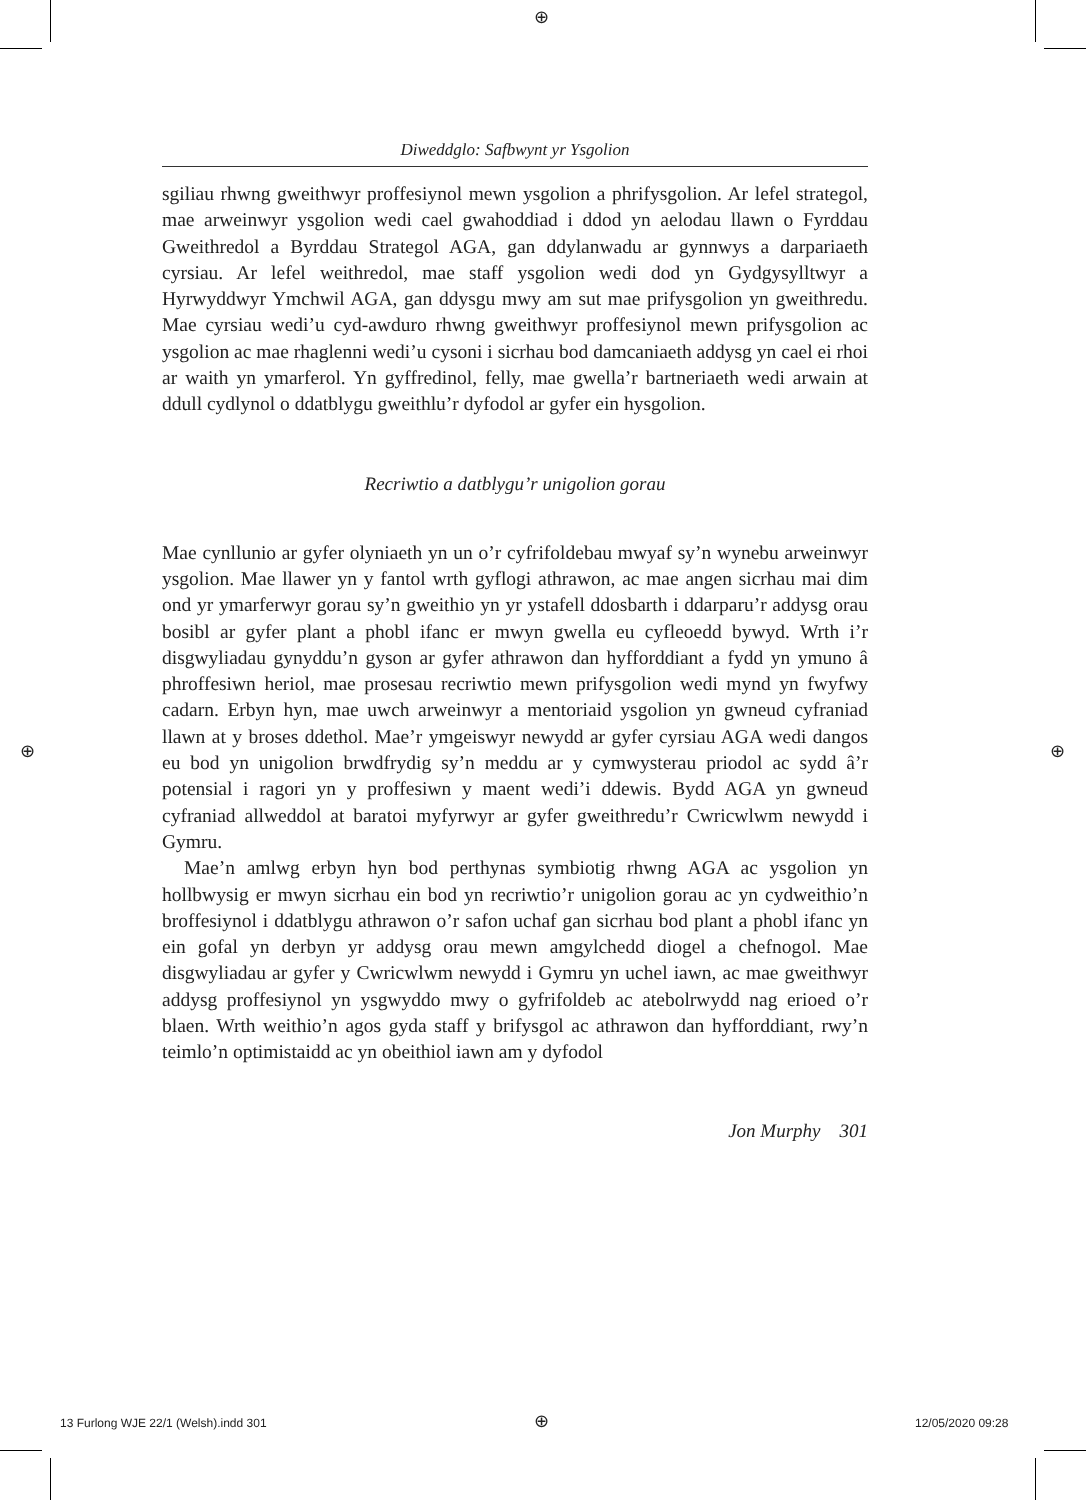⊕
⊕ ⊕
Diweddglo: Safbwynt yr Ysgolion
sgiliau rhwng gweithwyr proffesiynol mewn ysgolion a phrifysgolion. Ar lefel strategol, mae arweinwyr ysgolion wedi cael gwahoddiad i ddod yn aelodau llawn o Fyrddau Gweithredol a Byrddau Strategol AGA, gan ddylanwadu ar gynnwys a darpariaeth cyrsiau. Ar lefel weithredol, mae staff ysgolion wedi dod yn Gydgysylltwyr a Hyrwyddwyr Ymchwil AGA, gan ddysgu mwy am sut mae prifysgolion yn gweithredu. Mae cyrsiau wedi’u cyd-awduro rhwng gweithwyr proffesiynol mewn prifysgolion ac ysgolion ac mae rhaglenni wedi’u cysoni i sicrhau bod damcaniaeth addysg yn cael ei rhoi ar waith yn ymarferol. Yn gyffredinol, felly, mae gwella’r bartneriaeth wedi arwain at ddull cydlynol o ddatblygu gweithlu’r dyfodol ar gyfer ein hysgolion.
Recriwtio a datblygu’r unigolion gorau
Mae cynllunio ar gyfer olyniaeth yn un o’r cyfrifoldebau mwyaf sy’n wynebu arweinwyr ysgolion. Mae llawer yn y fantol wrth gyflogi athrawon, ac mae angen sicrhau mai dim ond yr ymarferwyr gorau sy’n gweithio yn yr ystafell ddosbarth i ddarparu’r addysg orau bosibl ar gyfer plant a phobl ifanc er mwyn gwella eu cyfleoedd bywyd. Wrth i’r disgwyliadau gynyddu’n gyson ar gyfer athrawon dan hyfforddiant a fydd yn ymuno â phroffesiwn heriol, mae prosesau recriwtio mewn prifysgolion wedi mynd yn fwyfwy cadarn. Erbyn hyn, mae uwch arweinwyr a mentoriaid ysgolion yn gwneud cyfraniad llawn at y broses ddethol. Mae’r ymgeiswyr newydd ar gyfer cyrsiau AGA wedi dangos eu bod yn unigolion brwdfrydig sy’n meddu ar y cymwysterau priodol ac sydd â’r potensial i ragori yn y proffesiwn y maent wedi’i ddewis. Bydd AGA yn gwneud cyfraniad allweddol at baratoi myfyrwyr ar gyfer gweithredu’r Cwricwlwm newydd i Gymru.
Mae’n amlwg erbyn hyn bod perthynas symbiotig rhwng AGA ac ysgolion yn hollbwysig er mwyn sicrhau ein bod yn recriwtio’r unigolion gorau ac yn cydweithio’n broffesiynol i ddatblygu athrawon o’r safon uchaf gan sicrhau bod plant a phobl ifanc yn ein gofal yn derbyn yr addysg orau mewn amgylchedd diogel a chefnogol. Mae disgwyliadau ar gyfer y Cwricwlwm newydd i Gymru yn uchel iawn, ac mae gweithwyr addysg proffesiynol yn ysgwyddo mwy o gyfrifoldeb ac atebolrwydd nag erioed o’r blaen. Wrth weithio’n agos gyda staff y brifysgol ac athrawon dan hyfforddiant, rwy’n teimlo’n optimistaidd ac yn obeithiol iawn am y dyfodol
Jon Murphy 301
13 Furlong WJE 22/1 (Welsh).indd 301
⊕ 12/05/2020 09:28